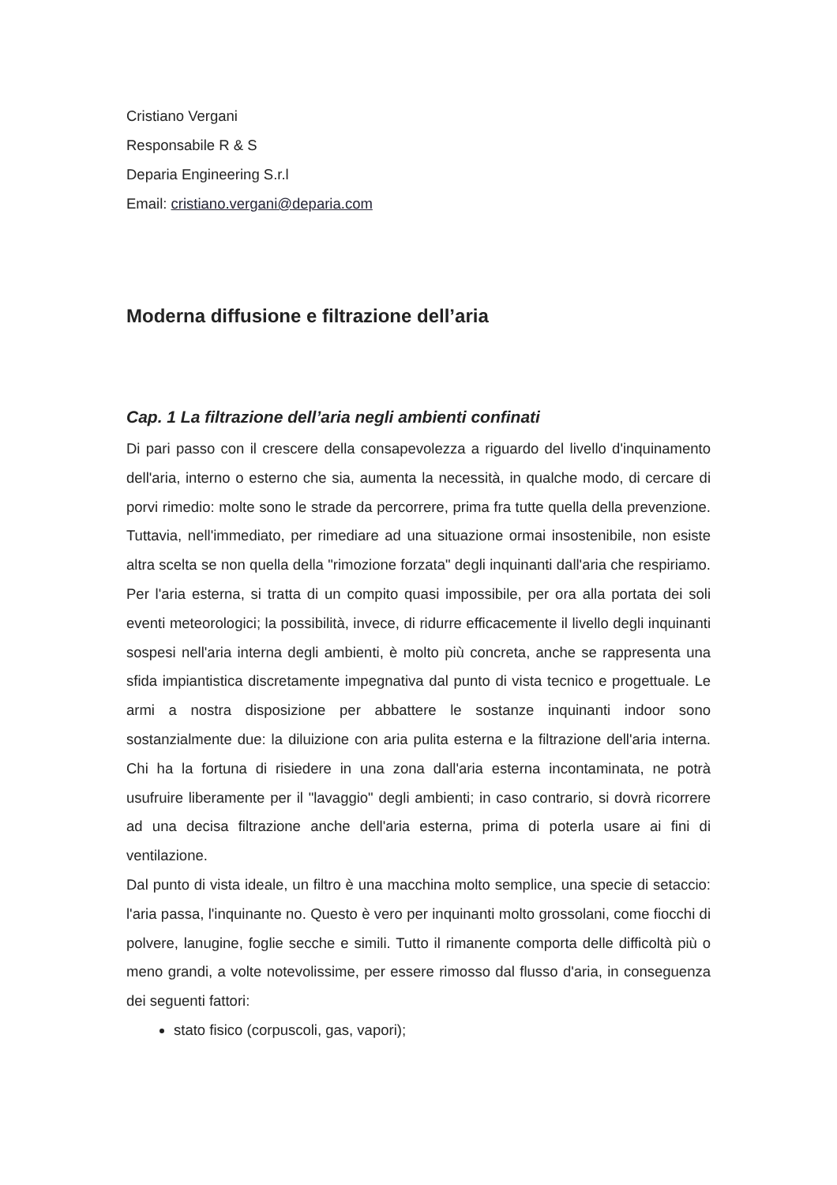Cristiano Vergani
Responsabile R & S
Deparia Engineering S.r.l
Email: cristiano.vergani@deparia.com
Moderna diffusione e filtrazione dell’aria
Cap. 1 La filtrazione dell’aria negli ambienti confinati
Di pari passo con il crescere della consapevolezza a riguardo del livello d'inquinamento dell'aria, interno o esterno che sia, aumenta la necessità, in qualche modo, di cercare di porvi rimedio: molte sono le strade da percorrere, prima fra tutte quella della prevenzione. Tuttavia, nell'immediato, per rimediare ad una situazione ormai insostenibile, non esiste altra scelta se non quella della "rimozione forzata" degli inquinanti dall'aria che respiriamo. Per l'aria esterna, si tratta di un compito quasi impossibile, per ora alla portata dei soli eventi meteorologici; la possibilità, invece, di ridurre efficacemente il livello degli inquinanti sospesi nell'aria interna degli ambienti, è molto più concreta, anche se rappresenta una sfida impiantistica discretamente impegnativa dal punto di vista tecnico e progettuale. Le armi a nostra disposizione per abbattere le sostanze inquinanti indoor sono sostanzialmente due: la diluizione con aria pulita esterna e la filtrazione dell'aria interna. Chi ha la fortuna di risiedere in una zona dall'aria esterna incontaminata, ne potrà usufruire liberamente per il "lavaggio" degli ambienti; in caso contrario, si dovrà ricorrere ad una decisa filtrazione anche dell'aria esterna, prima di poterla usare ai fini di ventilazione.
Dal punto di vista ideale, un filtro è una macchina molto semplice, una specie di setaccio: l'aria passa, l'inquinante no. Questo è vero per inquinanti molto grossolani, come fiocchi di polvere, lanugine, foglie secche e simili. Tutto il rimanente comporta delle difficoltà più o meno grandi, a volte notevolissime, per essere rimosso dal flusso d'aria, in conseguenza dei seguenti fattori:
stato fisico (corpuscoli, gas, vapori);